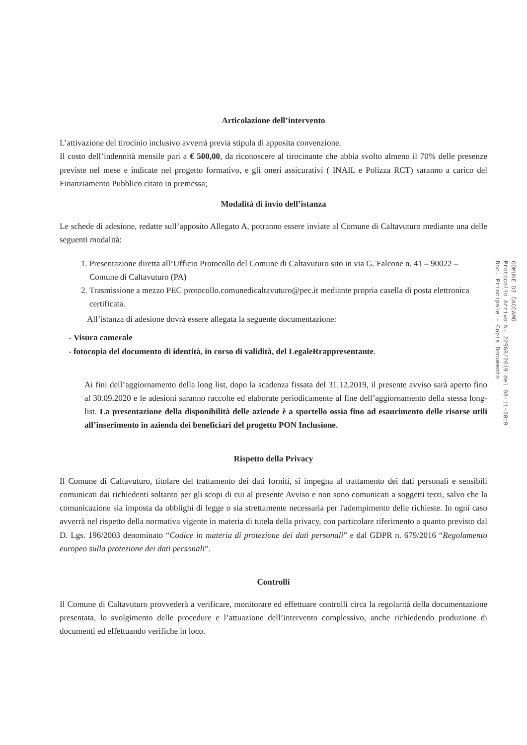Articolazione dell’intervento
L’attivazione del tirocinio inclusivo avverrà previa stipula di apposita convenzione.
Il costo dell’indennità mensile pari a € 500,00, da riconoscere al tirocinante che abbia svolto almeno il 70% delle presenze previste nel mese e indicate nel progetto formativo, e gli oneri assicurativi ( INAIL e Polizza RCT) saranno a carico del Finanziamento Pubblico citato in premessa;
Modalità di invio dell’istanza
Le schede di adesione, redatte sull’apposito Allegato A, potranno essere inviate al Comune di Caltavuturo mediante una delle seguenti modalità:
1. Presentazione diretta all’Ufficio Protocollo del Comune di Caltavuturo sito in via G. Falcone n. 41 – 90022 – Comune di Caltavuturo (PA)
2. Trasmissione a mezzo PEC protocollo.comunedicaltavuturo@pec.it mediante propria casella di posta elettronica certificata.
All’istanza di adesione dovrà essere allegata la seguente documentazione:
- Visura camerale
- fotocopia del documento di identità, in corso di validità, del LegaleRrappresentante.
Ai fini dell’aggiornamento della long list, dopo la scadenza fissata del 31.12.2019, il presente avviso sarà aperto fino al 30.09.2020 e le adesioni saranno raccolte ed elaborate periodicamente al fine dell’aggiornamento della stessa long-list. La presentazione della disponibilità delle aziende è a sportello ossia fino ad esaurimento delle risorse utili all’inserimento in azienda dei beneficiari del progetto PON Inclusione.
Rispetto della Privacy
Il Comune di Caltavuturo, titolare del trattamento dei dati forniti, si impegna al trattamento dei dati personali e sensibili comunicati dai richiedenti soltanto per gli scopi di cui al presente Avviso e non sono comunicati a soggetti terzi, salvo che la comunicazione sia imposta da obblighi di legge o sia strettamente necessaria per l'adempimento delle richieste. In ogni caso avverrà nel rispetto della normativa vigente in materia di tutela della privacy, con particolare riferimento a quanto previsto dal D. Lgs. 196/2003 denominato “Codice in materia di protezione dei dati personali” e dal GDPR n. 679/2016 “Regolamento europeo sulla protezione dei dati personali”.
Controlli
Il Comune di Caltavuturo provvederà a verificare, monitorare ed effettuare controlli circa la regolarità della documentazione presentata, lo svolgimento delle procedure e l’attuazione dell’intervento complessivo, anche richiedendo produzione di documenti ed effettuando verifiche in loco.
COMUNE DI CACCAMO
Protocollo Arrivo N. 22968/2019 del 08-11-2019
Doc. Principale - Copia Documento